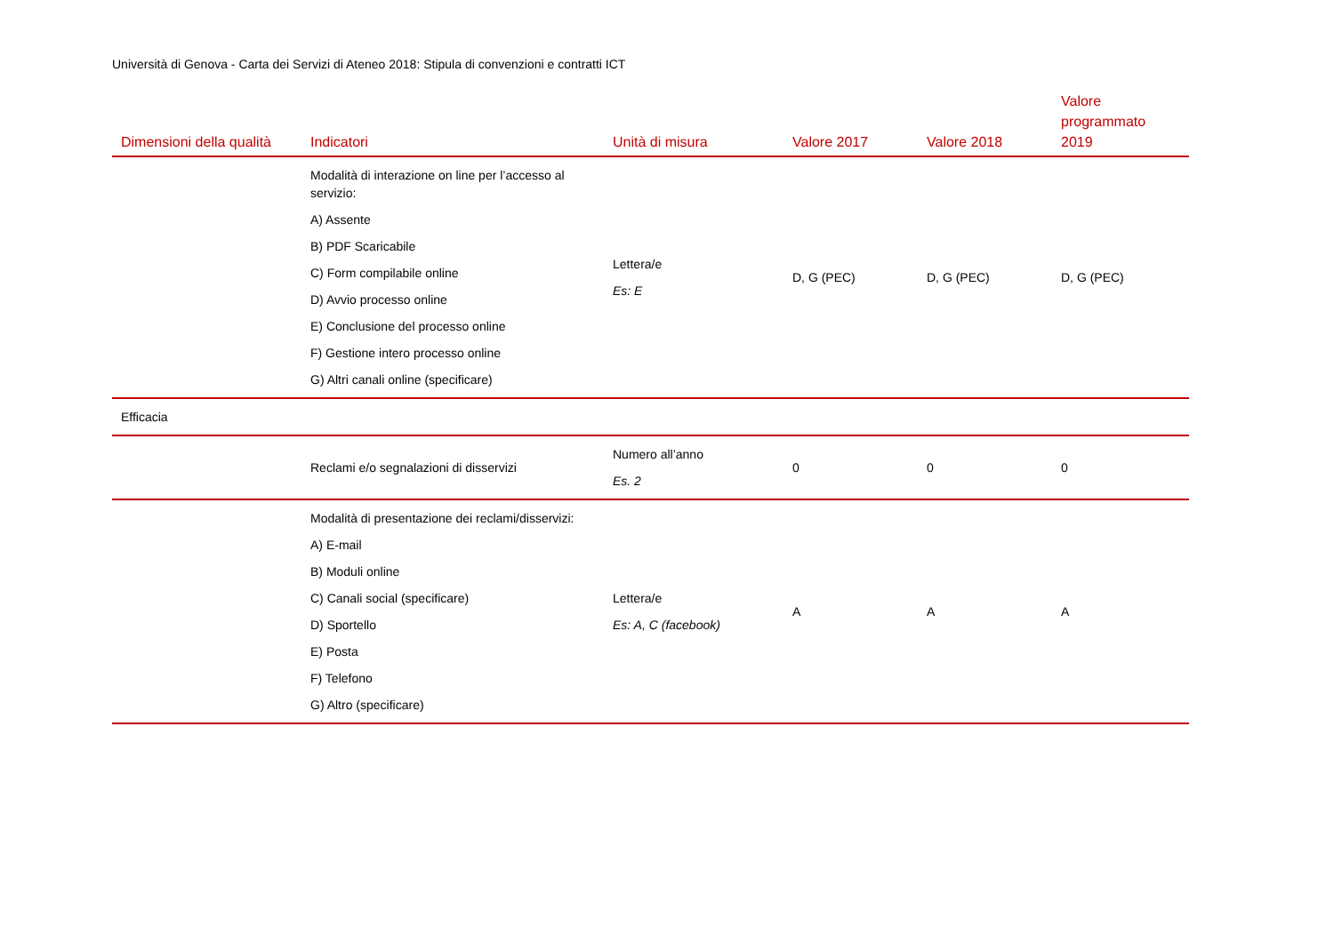Università di Genova - Carta dei Servizi di Ateneo 2018: Stipula di convenzioni e contratti ICT
| Dimensioni della qualità | Indicatori | Unità di misura | Valore 2017 | Valore 2018 | Valore programmato 2019 |
| --- | --- | --- | --- | --- | --- |
| | Modalità di interazione on line per l’accesso al servizio: A) Assente B) PDF Scaricabile C) Form compilabile online D) Avvio processo online E) Conclusione del processo online F) Gestione intero processo online G) Altri canali online (specificare) | Lettera/e Es: E | D, G (PEC) | D, G (PEC) | D, G (PEC) |
| Efficacia | | | | | |
| | Reclami e/o segnalazioni di disservizi | Numero all’anno Es. 2 | 0 | 0 | 0 |
| | Modalità di presentazione dei reclami/disservizi: A) E-mail B) Moduli online C) Canali social (specificare) D) Sportello E) Posta F) Telefono G) Altro (specificare) | Lettera/e Es: A, C (facebook) | A | A | A |